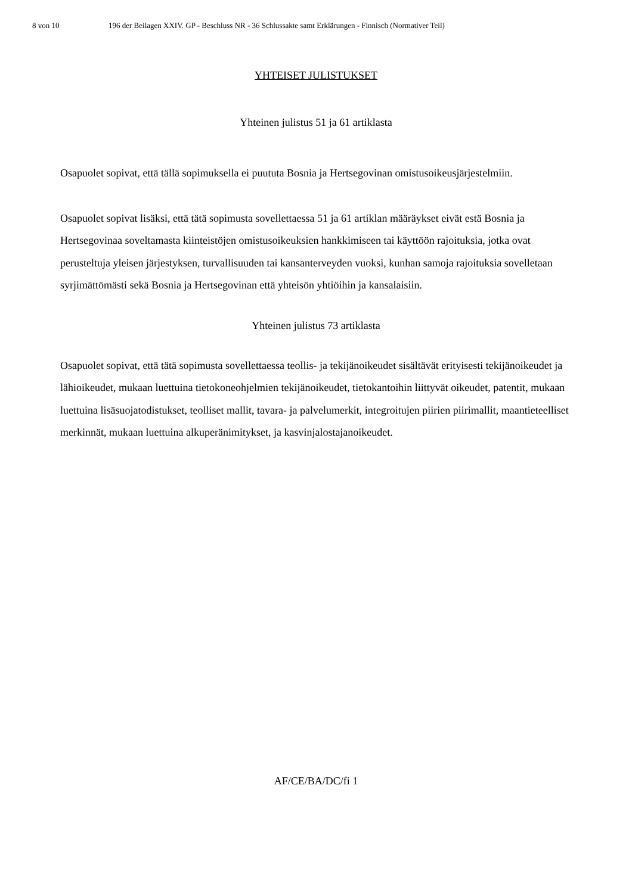8 von 10 196 der Beilagen XXIV. GP - Beschluss NR - 36 Schlussakte samt Erklärungen - Finnisch (Normativer Teil)
YHTEISET JULISTUKSET
Yhteinen julistus 51 ja 61 artiklasta
Osapuolet sopivat, että tällä sopimuksella ei puututa Bosnia ja Hertsegovinan omistusoikeusjärjestelmiin.
Osapuolet sopivat lisäksi, että tätä sopimusta sovellettaessa 51 ja 61 artiklan määräykset eivät estä Bosnia ja Hertsegovinaa soveltamasta kiinteistöjen omistusoikeuksien hankkimiseen tai käyttöön rajoituksia, jotka ovat perusteltuja yleisen järjestyksen, turvallisuuden tai kansanterveyden vuoksi, kunhan samoja rajoituksia sovelletaan syrjimättömästi sekä Bosnia ja Hertsegovinan että yhteisön yhtiöihin ja kansalaisiin.
Yhteinen julistus 73 artiklasta
Osapuolet sopivat, että tätä sopimusta sovellettaessa teollis- ja tekijänoikeudet sisältävät erityisesti tekijänoikeudet ja lähioikeudet, mukaan luettuina tietokoneohjelmien tekijänoikeudet, tietokantoihin liittyvät oikeudet, patentit, mukaan luettuina lisäsuojatodistukset, teolliset mallit, tavara- ja palvelumerkit, integroitujen piirien piirimallit, maantieteelliset merkinnät, mukaan luettuina alkuperänimitykset, ja kasvinjalostajanoikeudet.
AF/CE/BA/DC/fi 1